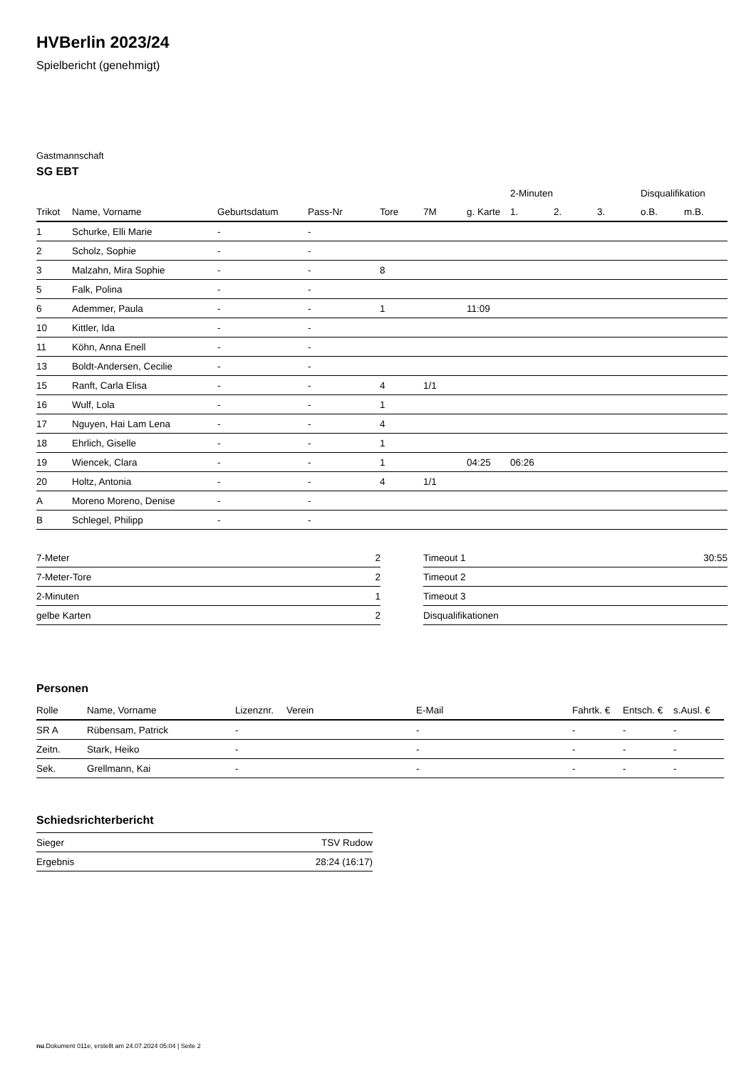HVBerlin 2023/24
Spielbericht (genehmigt)
Gastmannschaft
SG EBT
| | | | | | | | 2-Minuten | | | Disqualifikation | |
| --- | --- | --- | --- | --- | --- | --- | --- | --- | --- | --- | --- |
| Trikot | Name, Vorname | Geburtsdatum | Pass-Nr | Tore | 7M | g. Karte | 1. | 2. | 3. | o.B. | m.B. |
| 1 | Schurke, Elli Marie | - | - | | | | | | | | |
| 2 | Scholz, Sophie | - | - | | | | | | | | |
| 3 | Malzahn, Mira Sophie | - | - | 8 | | | | | | | |
| 5 | Falk, Polina | - | - | | | | | | | | |
| 6 | Ademmer, Paula | - | - | 1 | | 11:09 | | | | | |
| 10 | Kittler, Ida | - | - | | | | | | | | |
| 11 | Köhn, Anna Enell | - | - | | | | | | | | |
| 13 | Boldt-Andersen, Cecilie | - | - | | | | | | | | |
| 15 | Ranft, Carla Elisa | - | - | 4 | 1/1 | | | | | | |
| 16 | Wulf, Lola | - | - | 1 | | | | | | | |
| 17 | Nguyen, Hai Lam Lena | - | - | 4 | | | | | | | |
| 18 | Ehrlich, Giselle | - | - | 1 | | | | | | | |
| 19 | Wiencek, Clara | - | - | 1 | | 04:25 | 06:26 | | | | |
| 20 | Holtz, Antonia | - | - | 4 | 1/1 | | | | | | |
| A | Moreno Moreno, Denise | - | - | | | | | | | | |
| B | Schlegel, Philipp | - | - | | | | | | | | |
| 7-Meter | 2 |
| 7-Meter-Tore | 2 |
| 2-Minuten | 1 |
| gelbe Karten | 2 |
| Timeout 1 | 30:55 |
| Timeout 2 | |
| Timeout 3 | |
| Disqualifikationen | |
Personen
| Rolle | Name, Vorname | Lizenznr. | Verein | E-Mail | Fahrtk. € | Entsch. € | s.Ausl. € |
| --- | --- | --- | --- | --- | --- | --- | --- |
| SR A | Rübensam, Patrick | - | | - | - | - | - |
| Zeitn. | Stark, Heiko | - | | - | - | - | - |
| Sek. | Grellmann, Kai | - | | - | - | - | - |
Schiedsrichterbericht
| Sieger | TSV Rudow |
| Ergebnis | 28:24 (16:17) |
nu.Dokument 011e, erstellt am 24.07.2024 05:04 | Seite 2